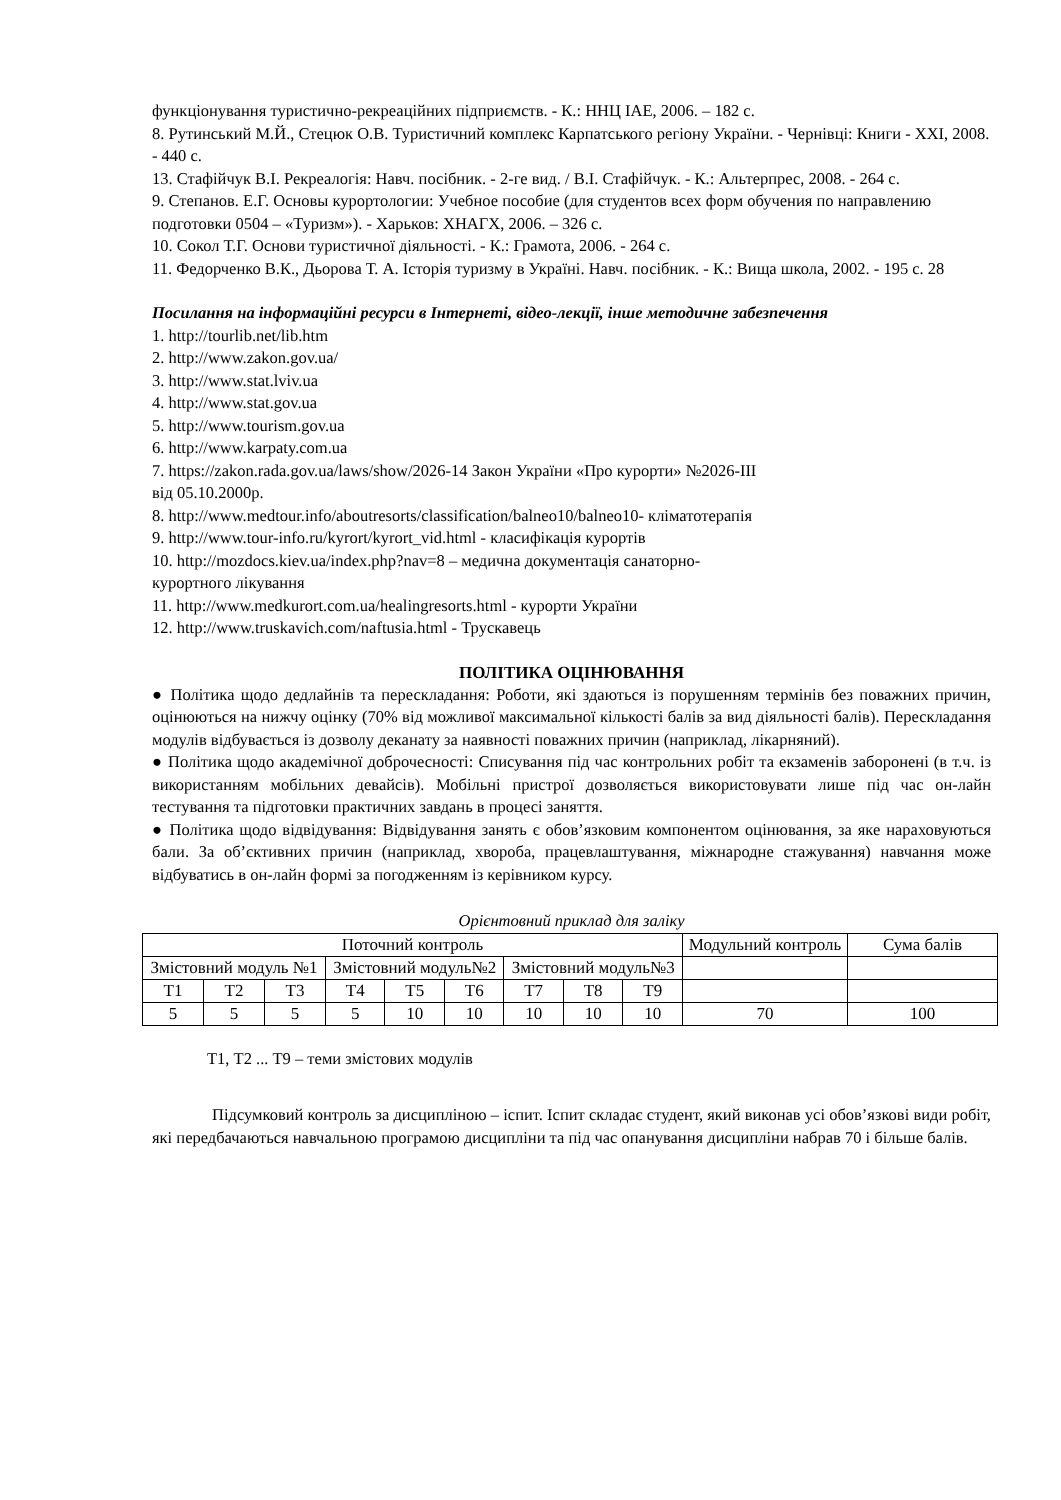функціонування туристично-рекреаційних підприємств. - К.: ННЦ ІАЕ, 2006. – 182 с.
8. Рутинський М.Й., Стецюк О.В. Туристичний комплекс Карпатського регіону України. - Чернівці: Книги - XXI, 2008. - 440 с.
13. Стафійчук В.І. Рекреалогія: Навч. посібник. - 2-ге вид. / В.І. Стафійчук. - К.: Альтерпрес, 2008. - 264 с.
9. Степанов. Е.Г. Основы курортологии: Учебное пособие (для студентов всех форм обучения по направлению подготовки 0504 – «Туризм»). - Харьков: ХНАГХ, 2006. – 326 с.
10. Сокол Т.Г. Основи туристичної діяльності. - К.: Грамота, 2006. - 264 с.
11. Федорченко В.К., Дьорова Т. А. Історія туризму в Україні. Навч. посібник. - К.: Вища школа, 2002. - 195 с. 28
Посилання на інформаційні ресурси в Інтернеті, відео-лекції, інше методичне забезпечення
1. http://tourlib.net/lib.htm
2. http://www.zakon.gov.ua/
3. http://www.stat.lviv.ua
4. http://www.stat.gov.ua
5. http://www.tourism.gov.ua
6. http://www.karpaty.com.ua
7. https://zakon.rada.gov.ua/laws/show/2026-14 Закон України «Про курорти» №2026-ІІІ
від 05.10.2000р.
8. http://www.medtour.info/aboutresorts/classification/balneo10/balneo10- кліматотерапія
9. http://www.tour-info.ru/kyrort/kyrort_vid.html - класифікація курортів
10. http://mozdocs.kiev.ua/index.php?nav=8 – медична документація санаторно-
курортного лікування
11. http://www.medkurort.com.ua/healingresorts.html - курорти України
12. http://www.truskavich.com/naftusia.html - Трускавець
ПОЛІТИКА ОЦІНЮВАННЯ
● Політика щодо дедлайнів та перескладання: Роботи, які здаються із порушенням термінів без поважних причин, оцінюються на нижчу оцінку (70% від можливої максимальної кількості балів за вид діяльності балів). Перескладання модулів відбувається із дозволу деканату за наявності поважних причин (наприклад, лікарняний).
● Політика щодо академічної доброчесності: Списування під час контрольних робіт та екзаменів заборонені (в т.ч. із використанням мобільних девайсів). Мобільні пристрої дозволяється використовувати лише під час он-лайн тестування та підготовки практичних завдань в процесі заняття.
● Політика щодо відвідування: Відвідування занять є обов’язковим компонентом оцінювання, за яке нараховуються бали. За об’єктивних причин (наприклад, хвороба, працевлаштування, міжнародне стажування) навчання може відбуватись в он-лайн формі за погодженням із керівником курсу.
Орієнтовний приклад для заліку
| Поточний контроль | | | | | | | | | Модульний контроль | Сума балів |
| Змістовний модуль №1 | | | Змістовний модуль№2 | | | Змістовний модуль№3 | | | | |
| Т1 | Т2 | Т3 | Т4 | Т5 | Т6 | Т7 | Т8 | Т9 | | |
| 5 | 5 | 5 | 5 | 10 | 10 | 10 | 10 | 10 | 70 | 100 |
Т1, Т2 ... Т9 – теми змістових модулів
Підсумковий контроль за дисципліною – іспит. Іспит складає студент, який виконав усі обов’язкові види робіт, які передбачаються навчальною програмою дисципліни та під час опанування дисципліни набрав 70 і більше балів.